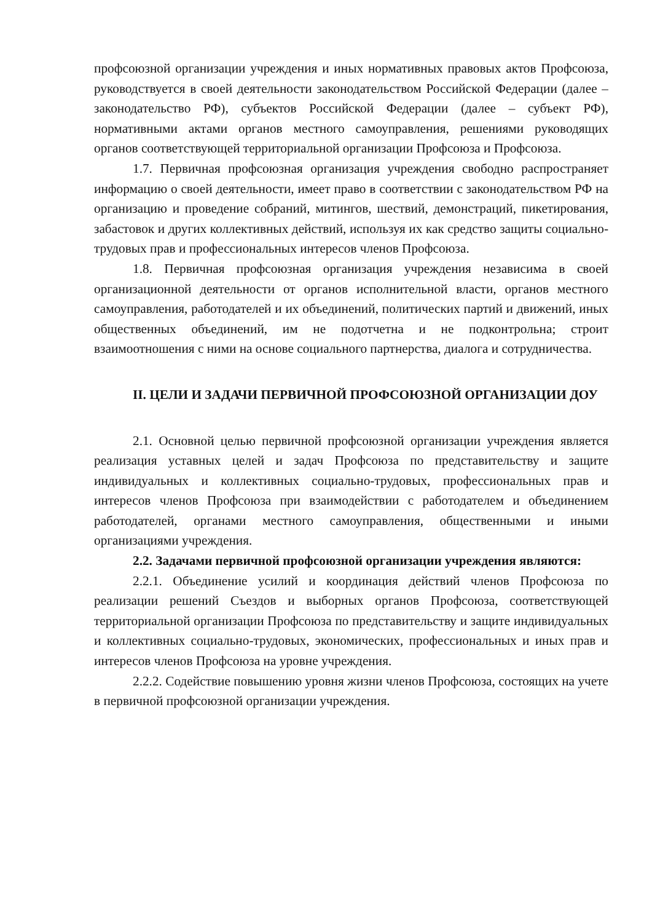профсоюзной организации учреждения и иных нормативных правовых актов Профсоюза, руководствуется в своей деятельности законодательством Российской Федерации (далее – законодательство РФ), субъектов Российской Федерации (далее – субъект РФ), нормативными актами органов местного самоуправления, решениями руководящих органов соответствующей территориальной организации Профсоюза и Профсоюза.
1.7. Первичная профсоюзная организация учреждения свободно распространяет информацию о своей деятельности, имеет право в соответствии с законодательством РФ на организацию и проведение собраний, митингов, шествий, демонстраций, пикетирования, забастовок и других коллективных действий, используя их как средство защиты социально-трудовых прав и профессиональных интересов членов Профсоюза.
1.8. Первичная профсоюзная организация учреждения независима в своей организационной деятельности от органов исполнительной власти, органов местного самоуправления, работодателей и их объединений, политических партий и движений, иных общественных объединений, им не подотчетна и не подконтрольна; строит взаимоотношения с ними на основе социального партнерства, диалога и сотрудничества.
II. ЦЕЛИ И ЗАДАЧИ ПЕРВИЧНОЙ ПРОФСОЮЗНОЙ ОРГАНИЗАЦИИ ДОУ
2.1. Основной целью первичной профсоюзной организации учреждения является реализация уставных целей и задач Профсоюза по представительству и защите индивидуальных и коллективных социально-трудовых, профессиональных прав и интересов членов Профсоюза при взаимодействии с работодателем и объединением работодателей, органами местного самоуправления, общественными и иными организациями учреждения.
2.2. Задачами первичной профсоюзной организации учреждения являются:
2.2.1. Объединение усилий и координация действий членов Профсоюза по реализации решений Съездов и выборных органов Профсоюза, соответствующей территориальной организации Профсоюза по представительству и защите индивидуальных и коллективных социально-трудовых, экономических, профессиональных и иных прав и интересов членов Профсоюза на уровне учреждения.
2.2.2. Содействие повышению уровня жизни членов Профсоюза, состоящих на учете в первичной профсоюзной организации учреждения.